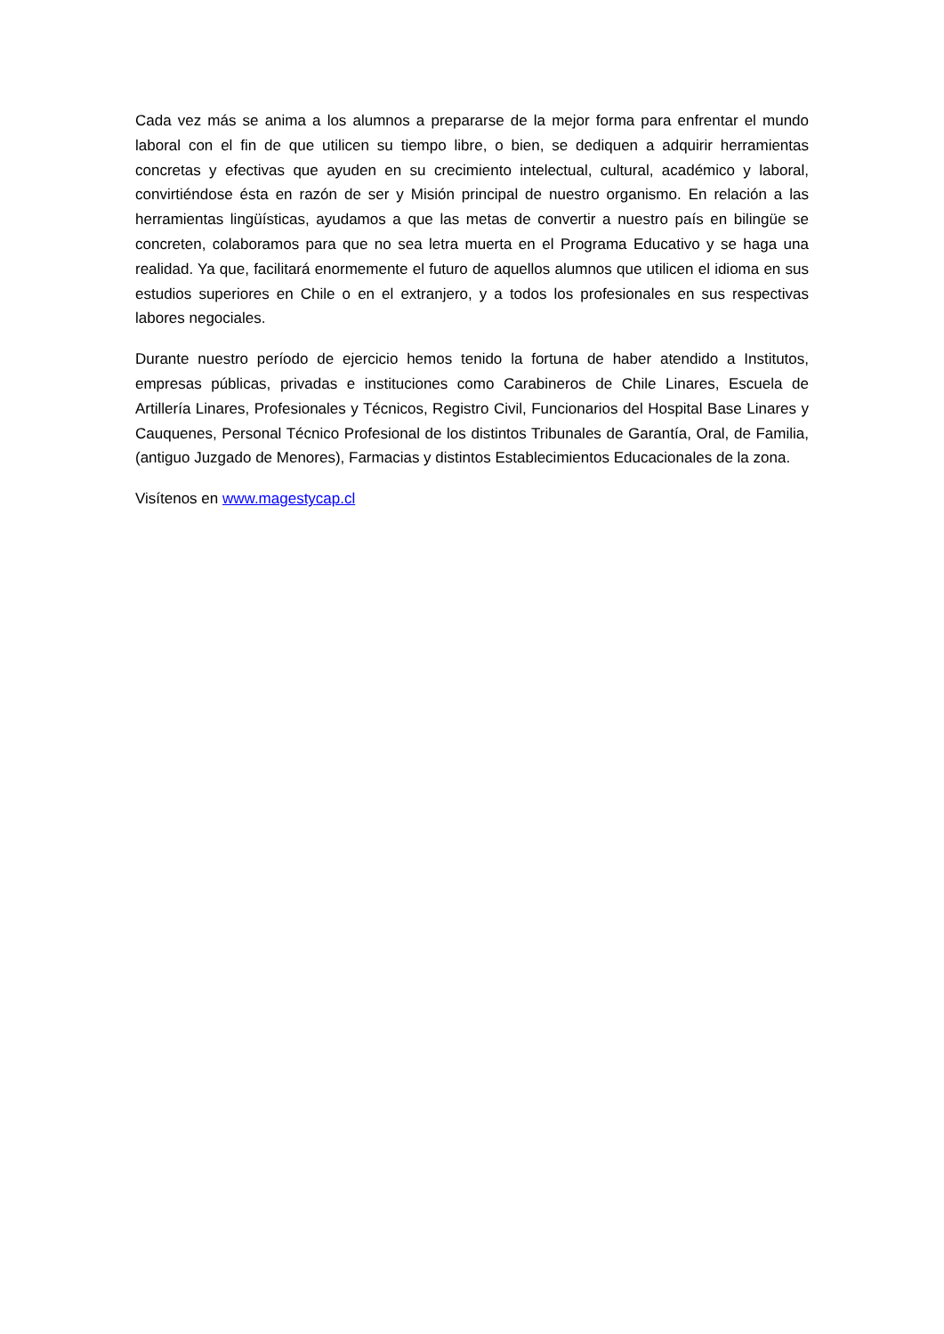Cada vez más se anima a los alumnos a prepararse de la mejor forma para enfrentar el mundo laboral con el fin de que utilicen su tiempo libre, o bien, se dediquen a adquirir herramientas concretas y efectivas que ayuden en su crecimiento intelectual, cultural, académico y laboral, convirtiéndose ésta en razón de ser y Misión principal de nuestro organismo. En relación a las herramientas lingüísticas, ayudamos a que las metas de convertir a nuestro país en bilingüe se concreten, colaboramos para que no sea letra muerta en el Programa Educativo y se haga una realidad. Ya que, facilitará enormemente el futuro de aquellos alumnos que utilicen el idioma en sus estudios superiores en Chile o en el extranjero, y a todos los profesionales en sus respectivas labores negociales.
Durante nuestro período de ejercicio hemos tenido la fortuna de haber atendido a Institutos, empresas públicas, privadas e instituciones como Carabineros de Chile Linares, Escuela de Artillería Linares, Profesionales y Técnicos, Registro Civil, Funcionarios del Hospital Base Linares y Cauquenes, Personal Técnico Profesional de los distintos Tribunales de Garantía, Oral, de Familia, (antiguo Juzgado de Menores), Farmacias y distintos Establecimientos Educacionales de la zona.
Visítenos en www.magestycap.cl